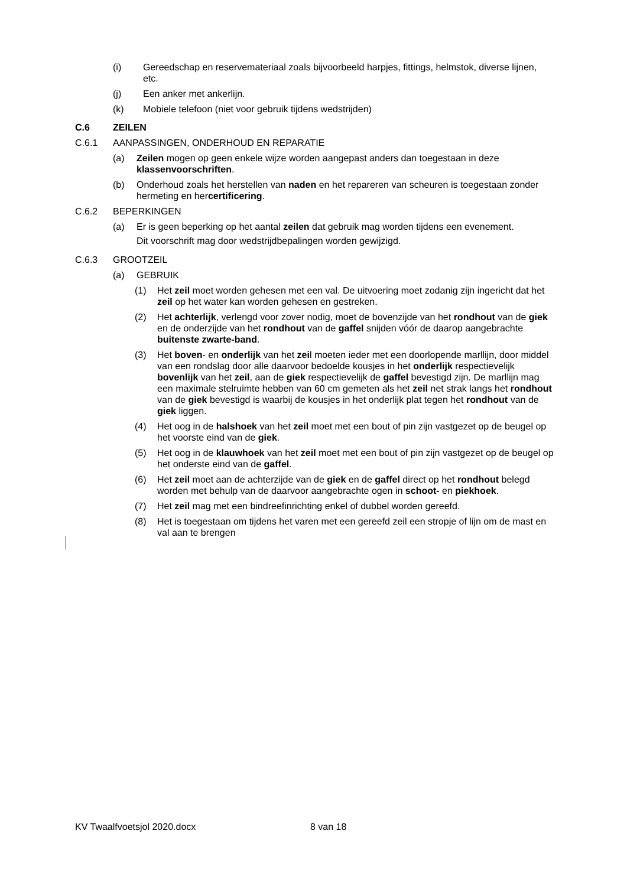(i) Gereedschap en reservemateriaal zoals bijvoorbeeld harpjes, fittings, helmstok, diverse lijnen, etc.
(j) Een anker met ankerlijn.
(k) Mobiele telefoon (niet voor gebruik tijdens wedstrijden)
C.6 ZEILEN
C.6.1 AANPASSINGEN, ONDERHOUD EN REPARATIE
(a) Zeilen mogen op geen enkele wijze worden aangepast anders dan toegestaan in deze klassenvoorschriften.
(b) Onderhoud zoals het herstellen van naden en het repareren van scheuren is toegestaan zonder hermeting en hercertificering.
C.6.2 BEPERKINGEN
(a) Er is geen beperking op het aantal zeilen dat gebruik mag worden tijdens een evenement.
Dit voorschrift mag door wedstrijdbepalingen worden gewijzigd.
C.6.3 GROOTZEIL
(a) GEBRUIK
(1) Het zeil moet worden gehesen met een val. De uitvoering moet zodanig zijn ingericht dat het zeil op het water kan worden gehesen en gestreken.
(2) Het achterlijk, verlengd voor zover nodig, moet de bovenzijde van het rondhout van de giek en de onderzijde van het rondhout van de gaffel snijden vóór de daarop aangebrachte buitenste zwarte-band.
(3) Het boven- en onderlijk van het zeil moeten ieder met een doorlopende marllijn, door middel van een rondslag door alle daarvoor bedoelde kousjes in het onderlijk respectievelijk bovenlijk van het zeil, aan de giek respectievelijk de gaffel bevestigd zijn. De marllijn mag een maximale stelruimte hebben van 60 cm gemeten als het zeil net strak langs het rondhout van de giek bevestigd is waarbij de kousjes in het onderlijk plat tegen het rondhout van de giek liggen.
(4) Het oog in de halshoek van het zeil moet met een bout of pin zijn vastgezet op de beugel op het voorste eind van de giek.
(5) Het oog in de klauwhoek van het zeil moet met een bout of pin zijn vastgezet op de beugel op het onderste eind van de gaffel.
(6) Het zeil moet aan de achterzijde van de giek en de gaffel direct op het rondhout belegd worden met behulp van de daarvoor aangebrachte ogen in schoot- en piekhoek.
(7) Het zeil mag met een bindreefinrichting enkel of dubbel worden gereefd.
(8) Het is toegestaan om tijdens het varen met een gereefd zeil een stropje of lijn om de mast en val aan te brengen
KV Twaalfvoetsjol 2020.docx 8 van 18